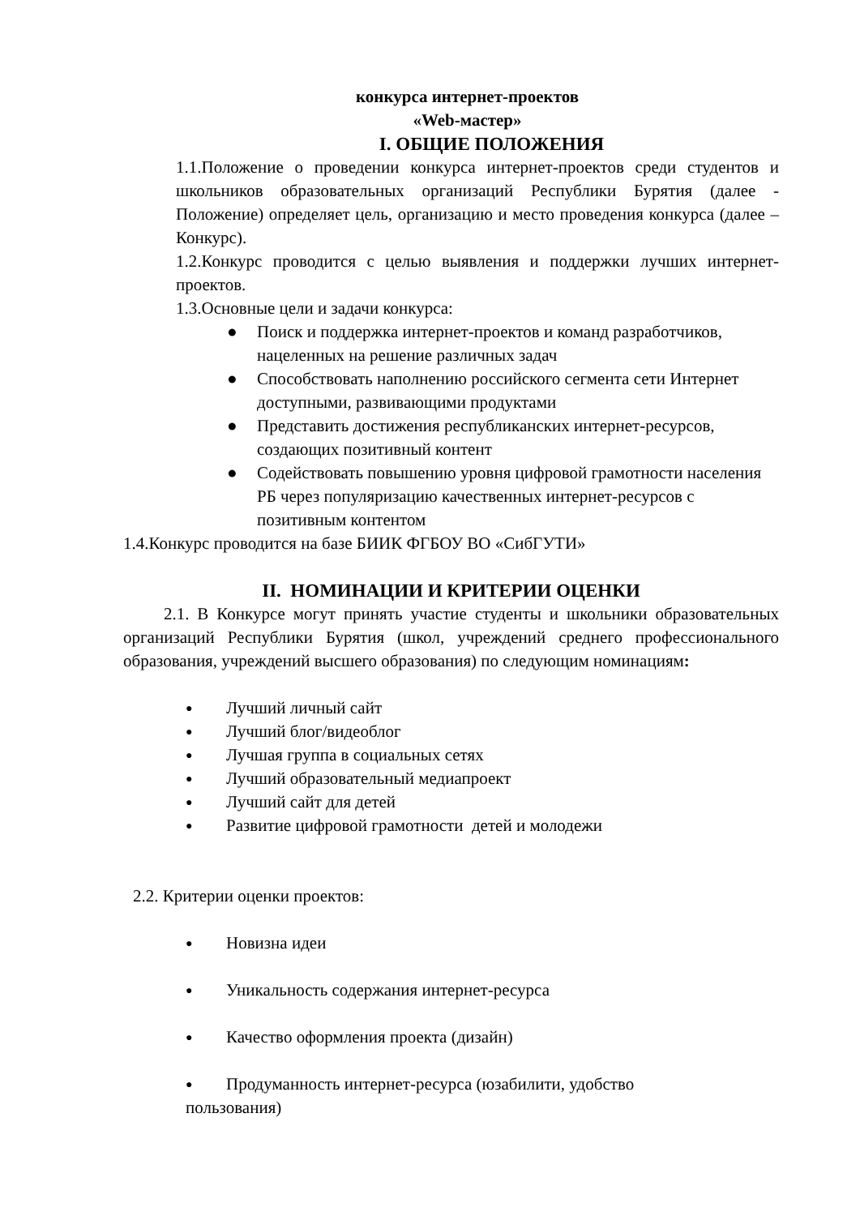конкурса интернет-проектов
«Web-мастер»
I. ОБЩИЕ ПОЛОЖЕНИЯ
1.1.Положение о проведении конкурса интернет-проектов среди студентов и школьников образовательных организаций Республики Бурятия (далее - Положение) определяет цель, организацию и место проведения конкурса (далее – Конкурс).
1.2.Конкурс проводится с целью выявления и поддержки лучших интернет-проектов.
1.3.Основные цели и задачи конкурса:
● Поиск и поддержка интернет-проектов и команд разработчиков, нацеленных на решение различных задач
● Способствовать наполнению российского сегмента сети Интернет доступными, развивающими продуктами
● Представить достижения республиканских интернет-ресурсов, создающих позитивный контент
● Содействовать повышению уровня цифровой грамотности населения РБ через популяризацию качественных интернет-ресурсов с позитивным контентом
1.4.Конкурс проводится на базе БИИК ФГБОУ ВО «СибГУТИ»
II. НОМИНАЦИИ И КРИТЕРИИ ОЦЕНКИ
2.1. В Конкурсе могут принять участие студенты и школьники образовательных организаций Республики Бурятия (школ, учреждений среднего профессионального образования, учреждений высшего образования) по следующим номинациям:
● Лучший личный сайт
● Лучший блог/видеоблог
● Лучшая группа в социальных сетях
● Лучший образовательный медиапроект
● Лучший сайт для детей
● Развитие цифровой грамотности детей и молодежи
2.2. Критерии оценки проектов:
● Новизна идеи
● Уникальность содержания интернет-ресурса
● Качество оформления проекта (дизайн)
● Продуманность интернет-ресурса (юзабилити, удобство
пользования)